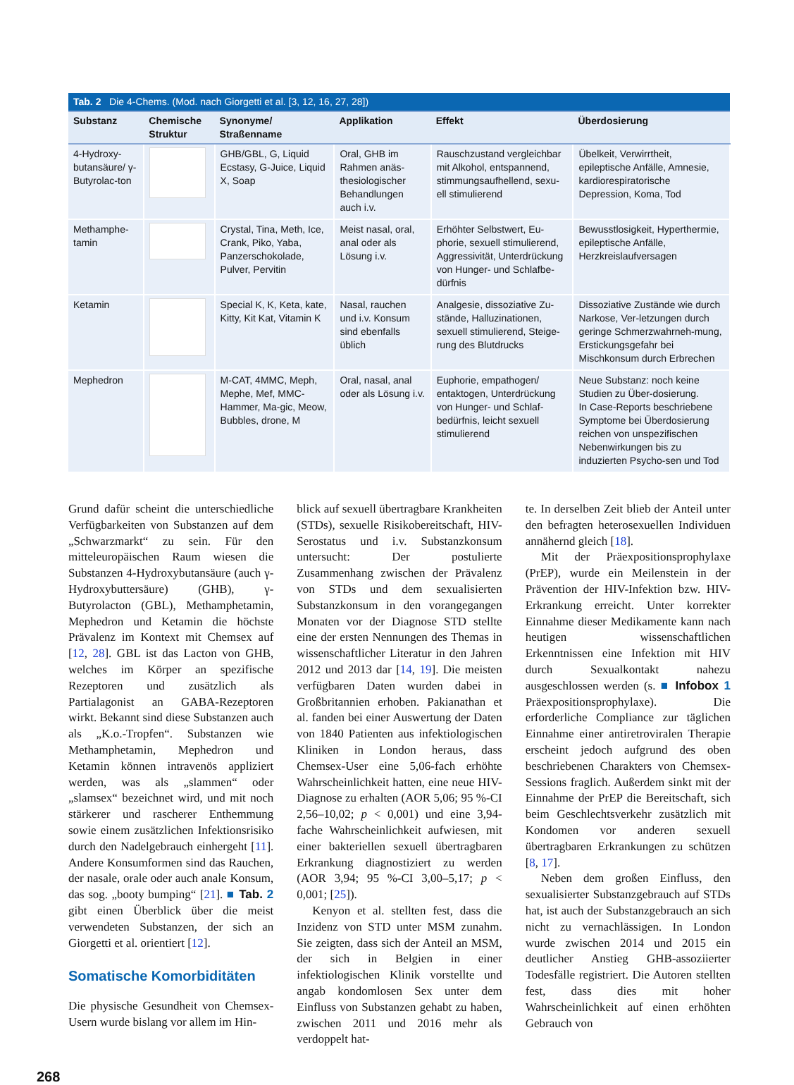| Tab. 2 Die 4-Chems. (Mod. nach Giorgetti et al. [3, 12, 16, 27, 28]) | | | | | |
| --- | --- | --- | --- | --- | --- |
| Substanz | Chemische Struktur | Synonyme/ Straßenname | Applikation | Effekt | Überdosierung |
| 4-Hydroxy-butansäure/ γ-Butyrolac-ton | | GHB/GBL, G, Liquid Ecstasy, G-Juice, Liquid X, Soap | Oral, GHB im Rahmen anäs-thesiologischer Behandlungen auch i.v. | Rauschzustand vergleichbar mit Alkohol, entspannend, stimmungsaufhellend, sexu-ell stimulierend | Übelkeit, Verwirrtheit, epileptische Anfälle, Amnesie, kardiorespiratorische Depression, Koma, Tod |
| Methamphe-tamin | | Crystal, Tina, Meth, Ice, Crank, Piko, Yaba, Panzerschokolade, Pulver, Pervitin | Meist nasal, oral, anal oder als Lösung i.v. | Erhöhter Selbstwert, Eu-phorie, sexuell stimulierend, Aggressivität, Unterdrückung von Hunger- und Schlafbe-dürfnis | Bewusstlosigkeit, Hyperthermie, epileptische Anfälle, Herzkreislaufversagen |
| Ketamin | | Special K, K, Keta, kate, Kitty, Kit Kat, Vitamin K | Nasal, rauchen und i.v. Konsum sind ebenfalls üblich | Analgesie, dissoziative Zu-stände, Halluzinationen, sexuell stimulierend, Steige-rung des Blutdrucks | Dissoziative Zustände wie durch Narkose, Ver-letzungen durch geringe Schmerzwahrneh-mung, Erstickungsgefahr bei Mischkonsum durch Erbrechen |
| Mephedron | | M-CAT, 4MMC, Meph, Mephe, Mef, MMC-Hammer, Ma-gic, Meow, Bubbles, drone, M | Oral, nasal, anal oder als Lösung i.v. | Euphorie, empathogen/ entaktogen, Unterdrückung von Hunger- und Schlaf-bedürfnis, leicht sexuell stimulierend | Neue Substanz: noch keine Studien zu Über-dosierung. In Case-Reports beschriebene Symptome bei Überdosierung reichen von unspezifischen Nebenwirkungen bis zu induzierten Psycho-sen und Tod |
Grund dafür scheint die unterschiedliche Verfügbarkeiten von Substanzen auf dem „Schwarzmarkt“ zu sein. Für den mitteleuropäischen Raum wiesen die Substanzen 4-Hydroxybutansäure (auch γ-Hydroxybuttersäure) (GHB), γ-Butyrolacton (GBL), Methamphetamin, Mephedron und Ketamin die höchste Prävalenz im Kontext mit Chemsex auf [12, 28]. GBL ist das Lacton von GHB, welches im Körper an spezifische Rezeptoren und zusätzlich als Partialagonist an GABA-Rezeptoren wirkt. Bekannt sind diese Substanzen auch als „K.o.-Tropfen“. Substanzen wie Methamphetamin, Mephedron und Ketamin können intravenös appliziert werden, was als „slammen“ oder „slamsex“ bezeichnet wird, und mit noch stärkerer und rascherer Enthemmung sowie einem zusätzlichen Infektionsrisiko durch den Nadelgebrauch einhergeht [11]. Andere Konsumformen sind das Rauchen, der nasale, orale oder auch anale Konsum, das sog. „booty bumping“ [21]. ■ Tab. 2 gibt einen Überblick über die meist verwendeten Substanzen, der sich an Giorgetti et al. orientiert [12].
Somatische Komorbiditäten
Die physische Gesundheit von Chemsex-Usern wurde bislang vor allem im Hin-
blick auf sexuell übertragbare Krankheiten (STDs), sexuelle Risikobereitschaft, HIV-Serostatus und i.v. Substanzkonsum untersucht: Der postulierte Zusammenhang zwischen der Prävalenz von STDs und dem sexualisierten Substanzkonsum in den vorangegangen Monaten vor der Diagnose STD stellte eine der ersten Nennungen des Themas in wissenschaftlicher Literatur in den Jahren 2012 und 2013 dar [14, 19]. Die meisten verfügbaren Daten wurden dabei in Großbritannien erhoben. Pakianathan et al. fanden bei einer Auswertung der Daten von 1840 Patienten aus infektiologischen Kliniken in London heraus, dass Chemsex-User eine 5,06-fach erhöhte Wahrscheinlichkeit hatten, eine neue HIV-Diagnose zu erhalten (AOR 5,06; 95 %-CI 2,56–10,02; p < 0,001) und eine 3,94-fache Wahrscheinlichkeit aufwiesen, mit einer bakteriellen sexuell übertragbaren Erkrankung diagnostiziert zu werden (AOR 3,94; 95 %-CI 3,00–5,17; p < 0,001; [25]).
Kenyon et al. stellten fest, dass die Inzidenz von STD unter MSM zunahm. Sie zeigten, dass sich der Anteil an MSM, der sich in Belgien in einer infektiologischen Klinik vorstellte und angab kondomlosen Sex unter dem Einfluss von Substanzen gehabt zu haben, zwischen 2011 und 2016 mehr als verdoppelt hat-
te. In derselben Zeit blieb der Anteil unter den befragten heterosexuellen Individuen annähernd gleich [18].
Mit der Präexpositionsprophylaxe (PrEP), wurde ein Meilenstein in der Prävention der HIV-Infektion bzw. HIV-Erkrankung erreicht. Unter korrekter Einnahme dieser Medikamente kann nach heutigen wissenschaftlichen Erkenntnissen eine Infektion mit HIV durch Sexualkontakt nahezu ausgeschlossen werden (s. ■ Infobox 1 Präexpositionsprophylaxe). Die erforderliche Compliance zur täglichen Einnahme einer antiretroviralen Therapie erscheint jedoch aufgrund des oben beschriebenen Charakters von Chemsex-Sessions fraglich. Außerdem sinkt mit der Einnahme der PrEP die Bereitschaft, sich beim Geschlechtsverkehr zusätzlich mit Kondomen vor anderen sexuell übertragbaren Erkrankungen zu schützen [8, 17].
Neben dem großen Einfluss, den sexualisierter Substanzgebrauch auf STDs hat, ist auch der Substanzgebrauch an sich nicht zu vernachlässigen. In London wurde zwischen 2014 und 2015 ein deutlicher Anstieg GHB-assoziierter Todesfälle registriert. Die Autoren stellten fest, dass dies mit hoher Wahrscheinlichkeit auf einen erhöhten Gebrauch von
268